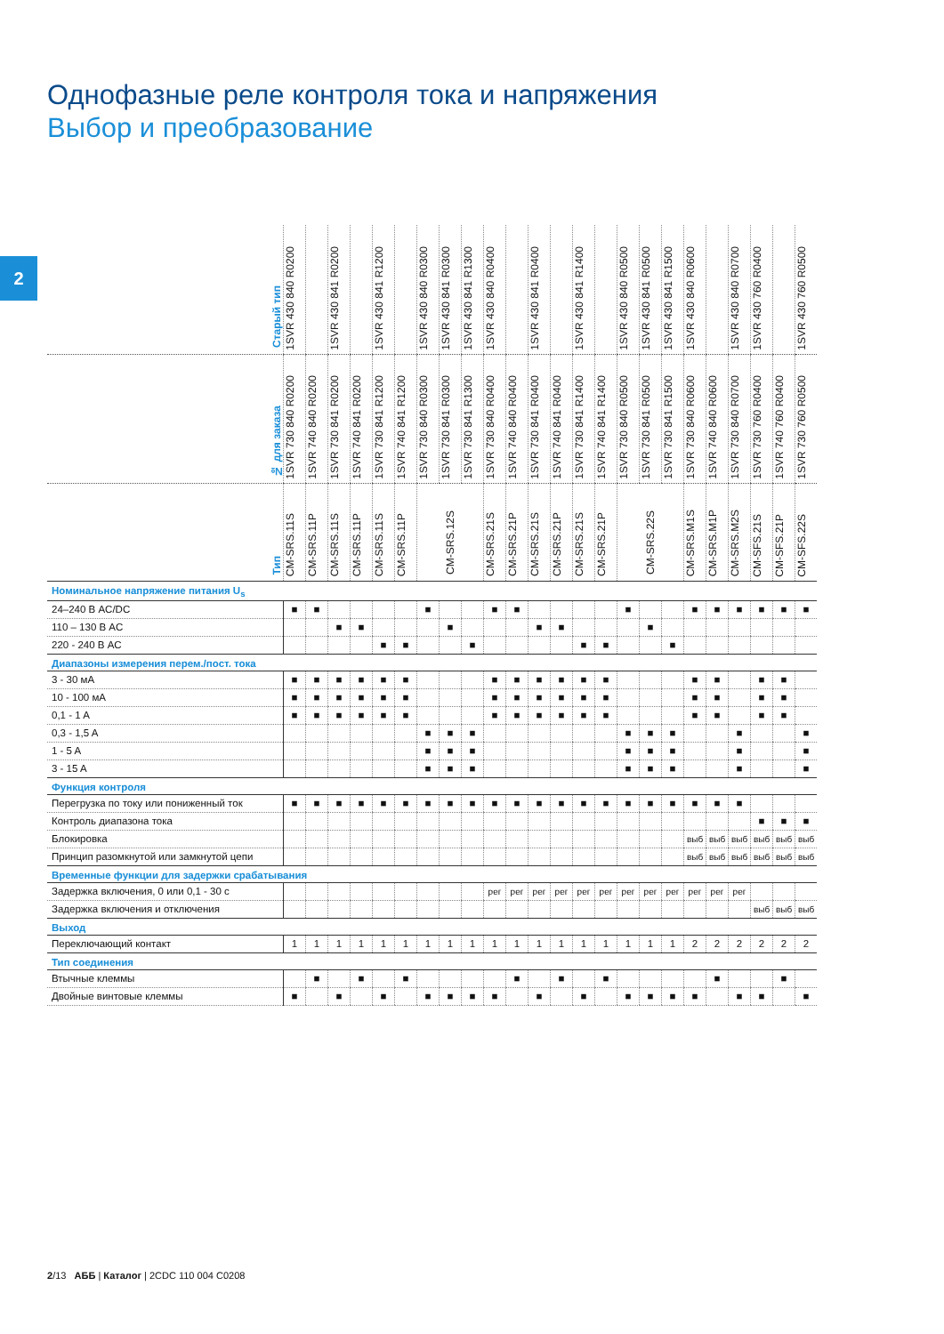2
Однофазные реле контроля тока и напряжения
Выбор и преобразование
| Старый тип | 1SVR 430 840 R0200 | | 1SVR 430 841 R0200 | | 1SVR 430 841 R1200 | | 1SVR 430 840 R0300 | 1SVR 430 841 R0300 | 1SVR 430 841 R1300 | 1SVR 430 840 R0400 | | 1SVR 430 841 R0400 | | 1SVR 430 841 R1400 | | 1SVR 430 840 R0500 | 1SVR 430 841 R0500 | 1SVR 430 841 R1500 | 1SVR 430 840 R0600 | | 1SVR 430 840 R0700 | 1SVR 430 760 R0400 | | 1SVR 430 760 R0500 |
| № для заказа | 1SVR 730 840 R0200 | 1SVR 740 840 R0200 | 1SVR 730 841 R0200 | 1SVR 740 841 R0200 | 1SVR 730 841 R1200 | 1SVR 740 841 R1200 | 1SVR 730 840 R0300 | 1SVR 730 841 R0300 | 1SVR 730 841 R1300 | 1SVR 730 840 R0400 | 1SVR 740 840 R0400 | 1SVR 730 841 R0400 | 1SVR 740 841 R0400 | 1SVR 730 841 R1400 | 1SVR 740 841 R1400 | 1SVR 730 840 R0500 | 1SVR 730 841 R0500 | 1SVR 730 841 R1500 | 1SVR 730 840 R0600 | 1SVR 740 840 R0600 | 1SVR 730 840 R0700 | 1SVR 730 760 R0400 | 1SVR 740 760 R0400 | 1SVR 730 760 R0500 |
| Тип | CM-SRS.11S | CM-SRS.11P | CM-SRS.11S | CM-SRS.11P | CM-SRS.11S | CM-SRS.11P | CM-SRS.12S | | | CM-SRS.21S | CM-SRS.21P | CM-SRS.21S | CM-SRS.21P | CM-SRS.21S | CM-SRS.21P | CM-SRS.22S | | | CM-SRS.M1S | CM-SRS.M1P | CM-SRS.M2S | CM-SFS.21S | CM-SFS.21P | CM-SFS.22S |
| Номинальное напряжение питания U<sub>s</sub> | | | | | | | | | | | | | | | | | | | | | | | | |
| 24–240 В AC/DC | ■ | ■ | | | | | ■ | | | ■ | ■ | | | | | ■ | | | ■ | ■ | ■ | ■ | ■ | ■ |
| 110 – 130 В AC | | | ■ | ■ | | | | ■ | | | | ■ | ■ | | | | ■ | | | | | | | |
| 220 - 240 В AC | | | | | ■ | ■ | | | ■ | | | | | ■ | ■ | | | ■ | | | | | | |
| Диапазоны измерения перем./пост. тока | | | | | | | | | | | | | | | | | | | | | | | | |
| 3 - 30 мА | ■ | ■ | ■ | ■ | ■ | ■ | | | | ■ | ■ | ■ | ■ | ■ | ■ | | | | ■ | ■ | | ■ | ■ | |
| 10 - 100 мА | ■ | ■ | ■ | ■ | ■ | ■ | | | | ■ | ■ | ■ | ■ | ■ | ■ | | | | ■ | ■ | | ■ | ■ | |
| 0,1 - 1 A | ■ | ■ | ■ | ■ | ■ | ■ | | | | ■ | ■ | ■ | ■ | ■ | ■ | | | | ■ | ■ | | ■ | ■ | |
| 0,3 - 1,5 A | | | | | | | ■ | ■ | ■ | | | | | | | ■ | ■ | ■ | | | ■ | | | ■ |
| 1 - 5 A | | | | | | | ■ | ■ | ■ | | | | | | | ■ | ■ | ■ | | | ■ | | | ■ |
| 3 - 15 A | | | | | | | ■ | ■ | ■ | | | | | | | ■ | ■ | ■ | | | ■ | | | ■ |
| Функция контроля | | | | | | | | | | | | | | | | | | | | | | | | |
| Перегрузка по току или пониженный ток | ■ | ■ | ■ | ■ | ■ | ■ | ■ | ■ | ■ | ■ | ■ | ■ | ■ | ■ | ■ | ■ | ■ | ■ | ■ | ■ | ■ | | | |
| Контроль диапазона тока | | | | | | | | | | | | | | | | | | | | | | ■ | ■ | ■ |
| Блокировка | | | | | | | | | | | | | | | | | | | выб | выб | выб | выб | выб | выб |
| Принцип разомкнутой или замкнутой цепи | | | | | | | | | | | | | | | | | | | выб | выб | выб | выб | выб | выб |
| Временные функции для задержки срабатывания | | | | | | | | | | | | | | | | | | | | | | | | |
| Задержка включения, 0 или 0,1 - 30 с | | | | | | | | | | рег | рег | рег | рег | рег | рег | рег | рег | рег | рег | рег | рег | | | |
| Задержка включения и отключения | | | | | | | | | | | | | | | | | | | | | | выб | выб | выб |
| Выход | | | | | | | | | | | | | | | | | | | | | | | | |
| Переключающий контакт | 1 | 1 | 1 | 1 | 1 | 1 | 1 | 1 | 1 | 1 | 1 | 1 | 1 | 1 | 1 | 1 | 1 | 1 | 2 | 2 | 2 | 2 | 2 | 2 |
| Тип соединения | | | | | | | | | | | | | | | | | | | | | | | | |
| Втычные клеммы | | ■ | | ■ | | ■ | | | | | ■ | | ■ | | ■ | | | | | ■ | | | ■ | |
| Двойные винтовые клеммы | ■ | | ■ | | ■ | | ■ | ■ | ■ | ■ | | ■ | | ■ | | ■ | ■ | ■ | ■ | | ■ | ■ | | ■ |
2/13 АББ | Каталог | 2CDC 110 004 C0208